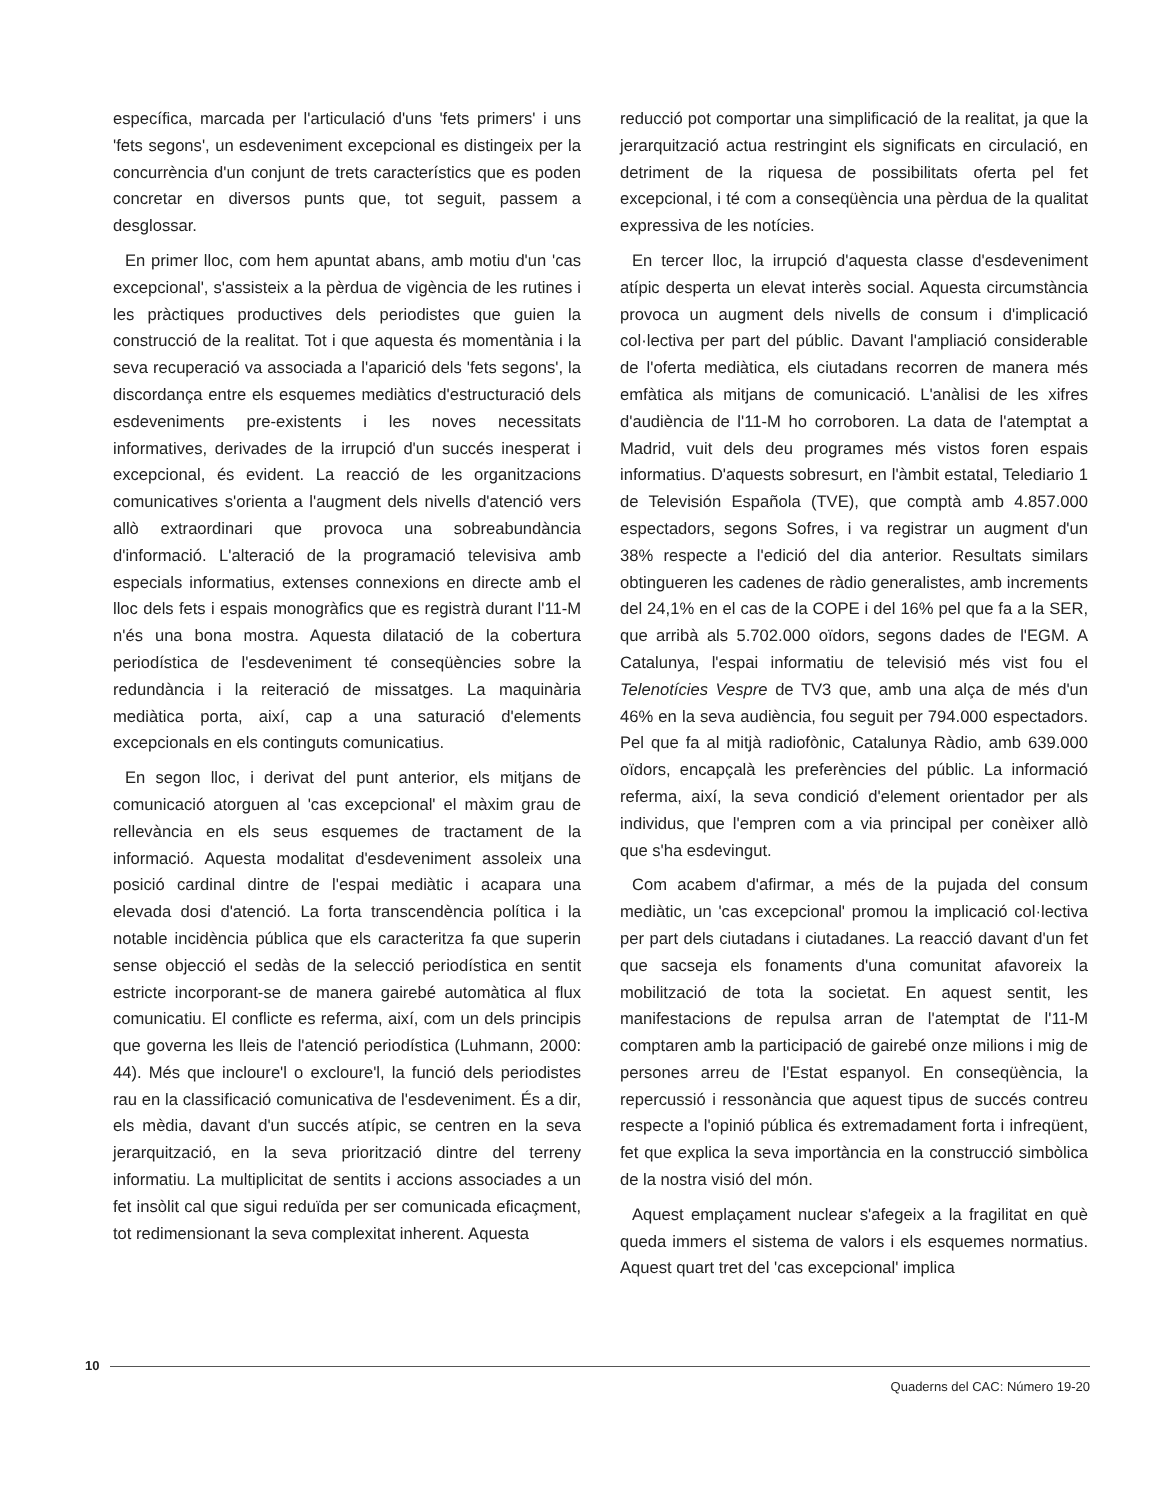específica, marcada per l'articulació d'uns 'fets primers' i uns 'fets segons', un esdeveniment excepcional es distingeix per la concurrència d'un conjunt de trets característics que es poden concretar en diversos punts que, tot seguit, passem a desglossar.
En primer lloc, com hem apuntat abans, amb motiu d'un 'cas excepcional', s'assisteix a la pèrdua de vigència de les rutines i les pràctiques productives dels periodistes que guien la construcció de la realitat. Tot i que aquesta és momentània i la seva recuperació va associada a l'aparició dels 'fets segons', la discordança entre els esquemes mediàtics d'estructuració dels esdeveniments pre-existents i les noves necessitats informatives, derivades de la irrupció d'un succés inesperat i excepcional, és evident. La reacció de les organitzacions comunicatives s'orienta a l'augment dels nivells d'atenció vers allò extraordinari que provoca una sobreabundància d'informació. L'alteració de la programació televisiva amb especials informatius, extenses connexions en directe amb el lloc dels fets i espais monogràfics que es registrà durant l'11-M n'és una bona mostra. Aquesta dilatació de la cobertura periodística de l'esdeveniment té conseqüències sobre la redundància i la reiteració de missatges. La maquinària mediàtica porta, així, cap a una saturació d'elements excepcionals en els continguts comunicatius.
En segon lloc, i derivat del punt anterior, els mitjans de comunicació atorguen al 'cas excepcional' el màxim grau de rellevància en els seus esquemes de tractament de la informació. Aquesta modalitat d'esdeveniment assoleix una posició cardinal dintre de l'espai mediàtic i acapara una elevada dosi d'atenció. La forta transcendència política i la notable incidència pública que els caracteritza fa que superin sense objecció el sedàs de la selecció periodística en sentit estricte incorporant-se de manera gairebé automàtica al flux comunicatiu. El conflicte es referma, així, com un dels principis que governa les lleis de l'atenció periodística (Luhmann, 2000: 44). Més que incloure'l o excloure'l, la funció dels periodistes rau en la classificació comunicativa de l'esdeveniment. És a dir, els mèdia, davant d'un succés atípic, se centren en la seva jerarquització, en la seva priorització dintre del terreny informatiu. La multiplicitat de sentits i accions associades a un fet insòlit cal que sigui reduïda per ser comunicada eficaçment, tot redimensionant la seva complexitat inherent. Aquesta
reducció pot comportar una simplificació de la realitat, ja que la jerarquització actua restringint els significats en circulació, en detriment de la riquesa de possibilitats oferta pel fet excepcional, i té com a conseqüència una pèrdua de la qualitat expressiva de les notícies.
En tercer lloc, la irrupció d'aquesta classe d'esdeveniment atípic desperta un elevat interès social. Aquesta circumstància provoca un augment dels nivells de consum i d'implicació col·lectiva per part del públic. Davant l'ampliació considerable de l'oferta mediàtica, els ciutadans recorren de manera més emfàtica als mitjans de comunicació. L'anàlisi de les xifres d'audiència de l'11-M ho corroboren. La data de l'atemptat a Madrid, vuit dels deu programes més vistos foren espais informatius. D'aquests sobresurt, en l'àmbit estatal, Telediario 1 de Televisión Española (TVE), que comptà amb 4.857.000 espectadors, segons Sofres, i va registrar un augment d'un 38% respecte a l'edició del dia anterior. Resultats similars obtingueren les cadenes de ràdio generalistes, amb increments del 24,1% en el cas de la COPE i del 16% pel que fa a la SER, que arribà als 5.702.000 oïdors, segons dades de l'EGM. A Catalunya, l'espai informatiu de televisió més vist fou el Telenotícies Vespre de TV3 que, amb una alça de més d'un 46% en la seva audiència, fou seguit per 794.000 espectadors. Pel que fa al mitjà radiofònic, Catalunya Ràdio, amb 639.000 oïdors, encapçalà les preferències del públic. La informació referma, així, la seva condició d'element orientador per als individus, que l'empren com a via principal per conèixer allò que s'ha esdevingut.
Com acabem d'afirmar, a més de la pujada del consum mediàtic, un 'cas excepcional' promou la implicació col·lectiva per part dels ciutadans i ciutadanes. La reacció davant d'un fet que sacseja els fonaments d'una comunitat afavoreix la mobilització de tota la societat. En aquest sentit, les manifestacions de repulsa arran de l'atemptat de l'11-M comptaren amb la participació de gairebé onze milions i mig de persones arreu de l'Estat espanyol. En conseqüència, la repercussió i ressonància que aquest tipus de succés contreu respecte a l'opinió pública és extremadament forta i infreqüent, fet que explica la seva importància en la construcció simbòlica de la nostra visió del món.
Aquest emplaçament nuclear s'afegeix a la fragilitat en què queda immers el sistema de valors i els esquemes normatius. Aquest quart tret del 'cas excepcional' implica
10
Quaderns del CAC: Número 19-20